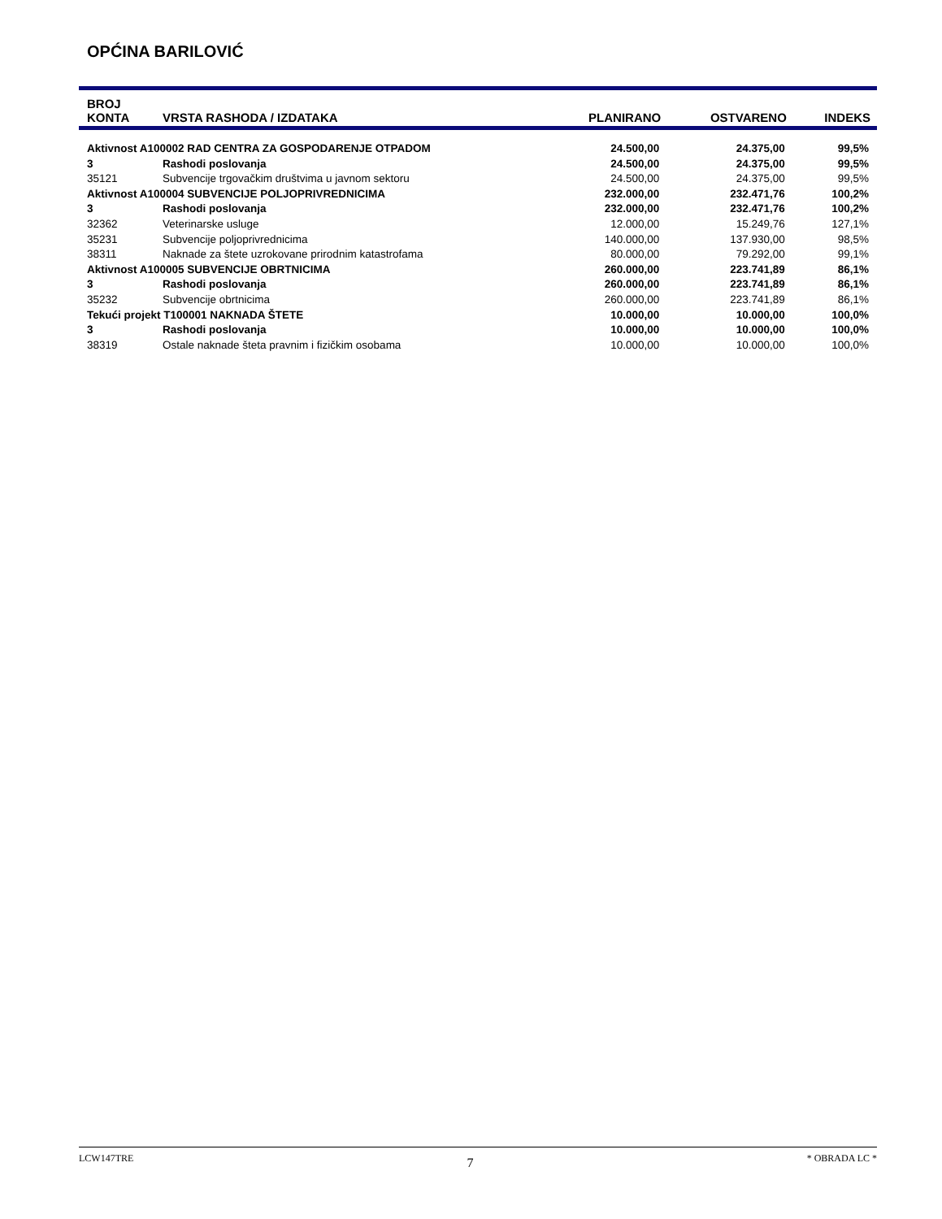OPĆINA BARILOVIĆ
| BROJ KONTA | VRSTA RASHODA / IZDATAKA | PLANIRANO | OSTVARENO | INDEKS |
| --- | --- | --- | --- | --- |
| Aktivnost A100002 RAD CENTRA ZA GOSPODARENJE OTPADOM | | 24.500,00 | 24.375,00 | 99,5% |
| 3 | Rashodi poslovanja | 24.500,00 | 24.375,00 | 99,5% |
| 35121 | Subvencije trgovačkim društvima u javnom sektoru | 24.500,00 | 24.375,00 | 99,5% |
| Aktivnost A100004 SUBVENCIJE POLJOPRIVREDNICIMA | | 232.000,00 | 232.471,76 | 100,2% |
| 3 | Rashodi poslovanja | 232.000,00 | 232.471,76 | 100,2% |
| 32362 | Veterinarske usluge | 12.000,00 | 15.249,76 | 127,1% |
| 35231 | Subvencije poljoprivrednicima | 140.000,00 | 137.930,00 | 98,5% |
| 38311 | Naknade za štete uzrokovane prirodnim katastrofama | 80.000,00 | 79.292,00 | 99,1% |
| Aktivnost A100005 SUBVENCIJE OBRTNICIMA | | 260.000,00 | 223.741,89 | 86,1% |
| 3 | Rashodi poslovanja | 260.000,00 | 223.741,89 | 86,1% |
| 35232 | Subvencije obrtnicima | 260.000,00 | 223.741,89 | 86,1% |
| Tekući projekt T100001 NAKNADA ŠTETE | | 10.000,00 | 10.000,00 | 100,0% |
| 3 | Rashodi poslovanja | 10.000,00 | 10.000,00 | 100,0% |
| 38319 | Ostale naknade šteta pravnim i fizičkim osobama | 10.000,00 | 10.000,00 | 100,0% |
LCW147TRE 7 * OBRADA LC *